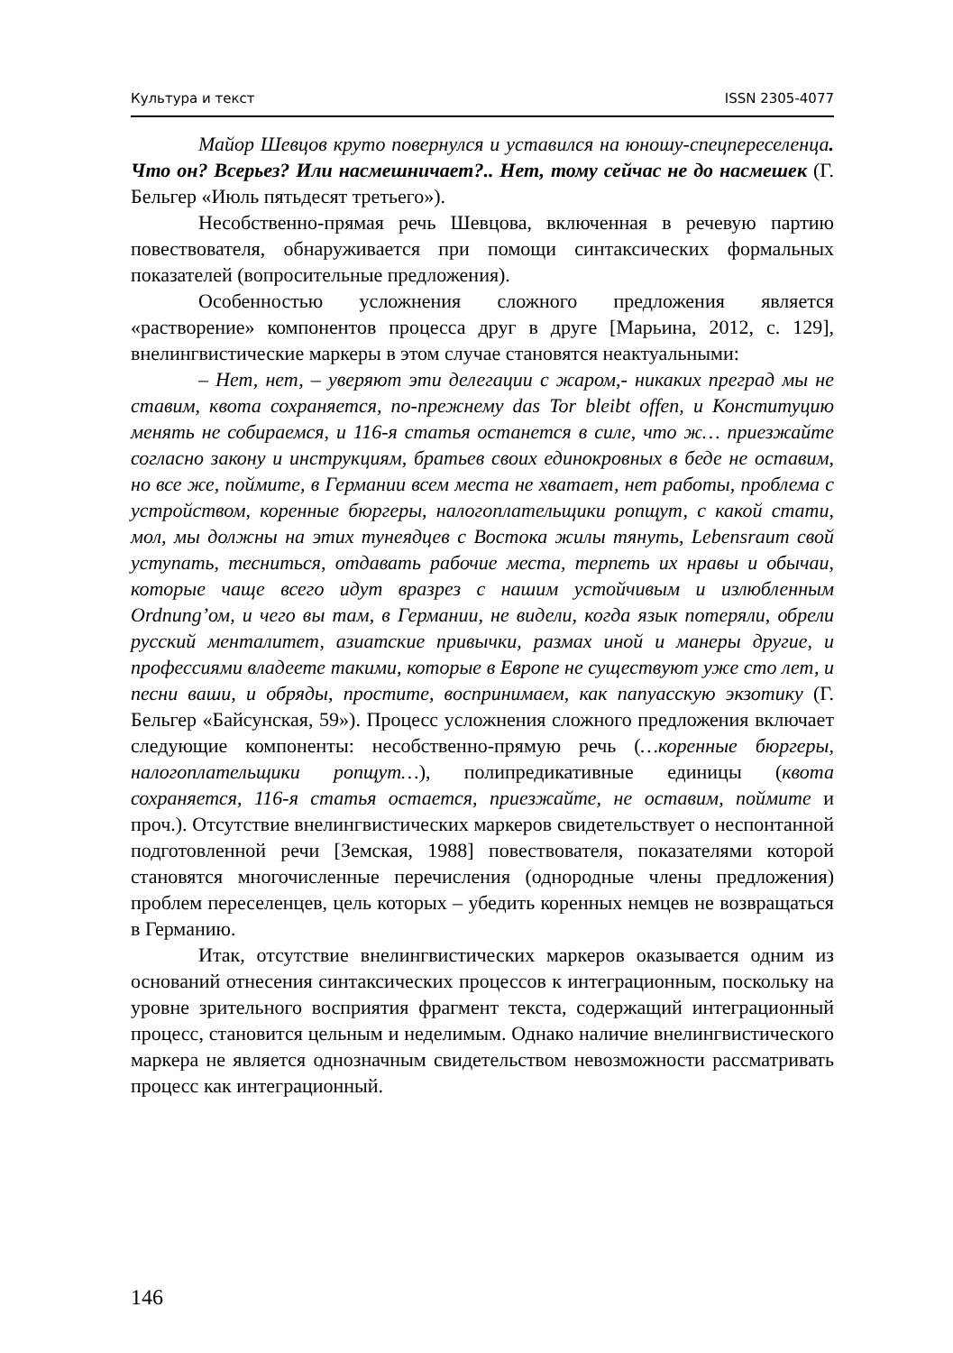Культура и текст ISSN 2305-4077
Майор Шевцов круто повернулся и уставился на юношу-спецпереселенца. Что он? Всерьез? Или насмешничает?.. Нет, тому сейчас не до насмешек (Г. Бельгер «Июль пятьдесят третьего»).
Несобственно-прямая речь Шевцова, включенная в речевую партию повествователя, обнаруживается при помощи синтаксических формальных показателей (вопросительные предложения).
Особенностью усложнения сложного предложения является «растворение» компонентов процесса друг в друге [Марьина, 2012, с. 129], внелингвистические маркеры в этом случае становятся неактуальными:
– Нет, нет, – уверяют эти делегации с жаром,- никаких преград мы не ставим, квота сохраняется, по-прежнему das Tor bleibt offen, и Конституцию менять не собираемся, и 116-я статья останется в силе, что ж… приезжайте согласно закону и инструкциям, братьев своих единокровных в беде не оставим, но все же, поймите, в Германии всем места не хватает, нет работы, проблема с устройством, коренные бюргеры, налогоплательщики ропщут, с какой стати, мол, мы должны на этих тунеядцев с Востока жилы тянуть, Lebensraum свой уступать, тесниться, отдавать рабочие места, терпеть их нравы и обычаи, которые чаще всего идут вразрез с нашим устойчивым и излюбленным Ordnung’ом, и чего вы там, в Германии, не видели, когда язык потеряли, обрели русский менталитет, азиатские привычки, размах иной и манеры другие, и профессиями владеете такими, которые в Европе не существуют уже сто лет, и песни ваши, и обряды, простите, воспринимаем, как папуасскую экзотику (Г. Бельгер «Байсунская, 59»). Процесс усложнения сложного предложения включает следующие компоненты: несобственно-прямую речь (…коренные бюргеры, налогоплательщики ропщут…), полипредикативные единицы (квота сохраняется, 116-я статья остается, приезжайте, не оставим, поймите и проч.). Отсутствие внелингвистических маркеров свидетельствует о неспонтанной подготовленной речи [Земская, 1988] повествователя, показателями которой становятся многочисленные перечисления (однородные члены предложения) проблем переселенцев, цель которых – убедить коренных немцев не возвращаться в Германию.
Итак, отсутствие внелингвистических маркеров оказывается одним из оснований отнесения синтаксических процессов к интеграционным, поскольку на уровне зрительного восприятия фрагмент текста, содержащий интеграционный процесс, становится цельным и неделимым. Однако наличие внелингвистического маркера не является однозначным свидетельством невозможности рассматривать процесс как интеграционный.
146